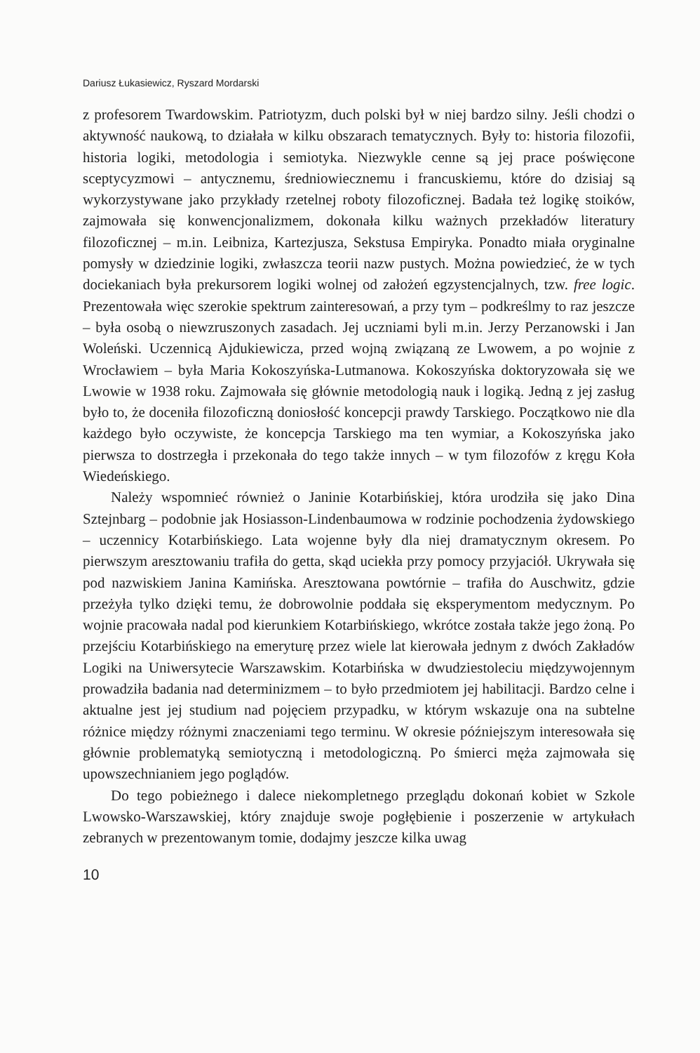Dariusz Łukasiewicz, Ryszard Mordarski
z profesorem Twardowskim. Patriotyzm, duch polski był w niej bardzo silny. Jeśli chodzi o aktywność naukową, to działała w kilku obszarach tematycznych. Były to: historia filozofii, historia logiki, metodologia i semiotyka. Niezwykle cenne są jej prace poświęcone sceptycyzmowi – antycznemu, średniowiecznemu i francuskiemu, które do dzisiaj są wykorzystywane jako przykłady rzetelnej roboty filozoficznej. Badała też logikę stoików, zajmowała się konwencjonalizmem, dokonała kilku ważnych przekładów literatury filozoficznej – m.in. Leibniza, Kartezjusza, Sekstusa Empiryka. Ponadto miała oryginalne pomysły w dziedzinie logiki, zwłaszcza teorii nazw pustych. Można powiedzieć, że w tych dociekaniach była prekursorem logiki wolnej od założeń egzystencjalnych, tzw. free logic. Prezentowała więc szerokie spektrum zainteresowań, a przy tym – podkreślmy to raz jeszcze – była osobą o niewzruszonych zasadach. Jej uczniami byli m.in. Jerzy Perzanowski i Jan Woleński. Uczennicą Ajdukiewicza, przed wojną związaną ze Lwowem, a po wojnie z Wrocławiem – była Maria Kokoszyńska-Lutmanowa. Kokoszyńska doktoryzowała się we Lwowie w 1938 roku. Zajmowała się głównie metodologią nauk i logiką. Jedną z jej zasług było to, że doceniła filozoficzną doniosłość koncepcji prawdy Tarskiego. Początkowo nie dla każdego było oczywiste, że koncepcja Tarskiego ma ten wymiar, a Kokoszyńska jako pierwsza to dostrzegła i przekonała do tego także innych – w tym filozofów z kręgu Koła Wiedeńskiego.
Należy wspomnieć również o Janinie Kotarbińskiej, która urodziła się jako Dina Sztejnbarg – podobnie jak Hosiasson-Lindenbaumowa w rodzinie pochodzenia żydowskiego – uczennicy Kotarbińskiego. Lata wojenne były dla niej dramatycznym okresem. Po pierwszym aresztowaniu trafiła do getta, skąd uciekła przy pomocy przyjaciół. Ukrywała się pod nazwiskiem Janina Kamińska. Aresztowana powtórnie – trafiła do Auschwitz, gdzie przeżyła tylko dzięki temu, że dobrowolnie poddała się eksperymentom medycznym. Po wojnie pracowała nadal pod kierunkiem Kotarbińskiego, wkrótce została także jego żoną. Po przejściu Kotarbińskiego na emeryturę przez wiele lat kierowała jednym z dwóch Zakładów Logiki na Uniwersytecie Warszawskim. Kotarbińska w dwudziestoleciu międzywojennym prowadziła badania nad determinizmem – to było przedmiotem jej habilitacji. Bardzo celne i aktualne jest jej studium nad pojęciem przypadku, w którym wskazuje ona na subtelne różnice między różnymi znaczeniami tego terminu. W okresie późniejszym interesowała się głównie problematyką semiotyczną i metodologiczną. Po śmierci męża zajmowała się upowszechnianiem jego poglądów.
Do tego pobieżnego i dalece niekompletnego przeglądu dokonań kobiet w Szkole Lwowsko-Warszawskiej, który znajduje swoje pogłębienie i poszerzenie w artykułach zebranych w prezentowanym tomie, dodajmy jeszcze kilka uwag
10